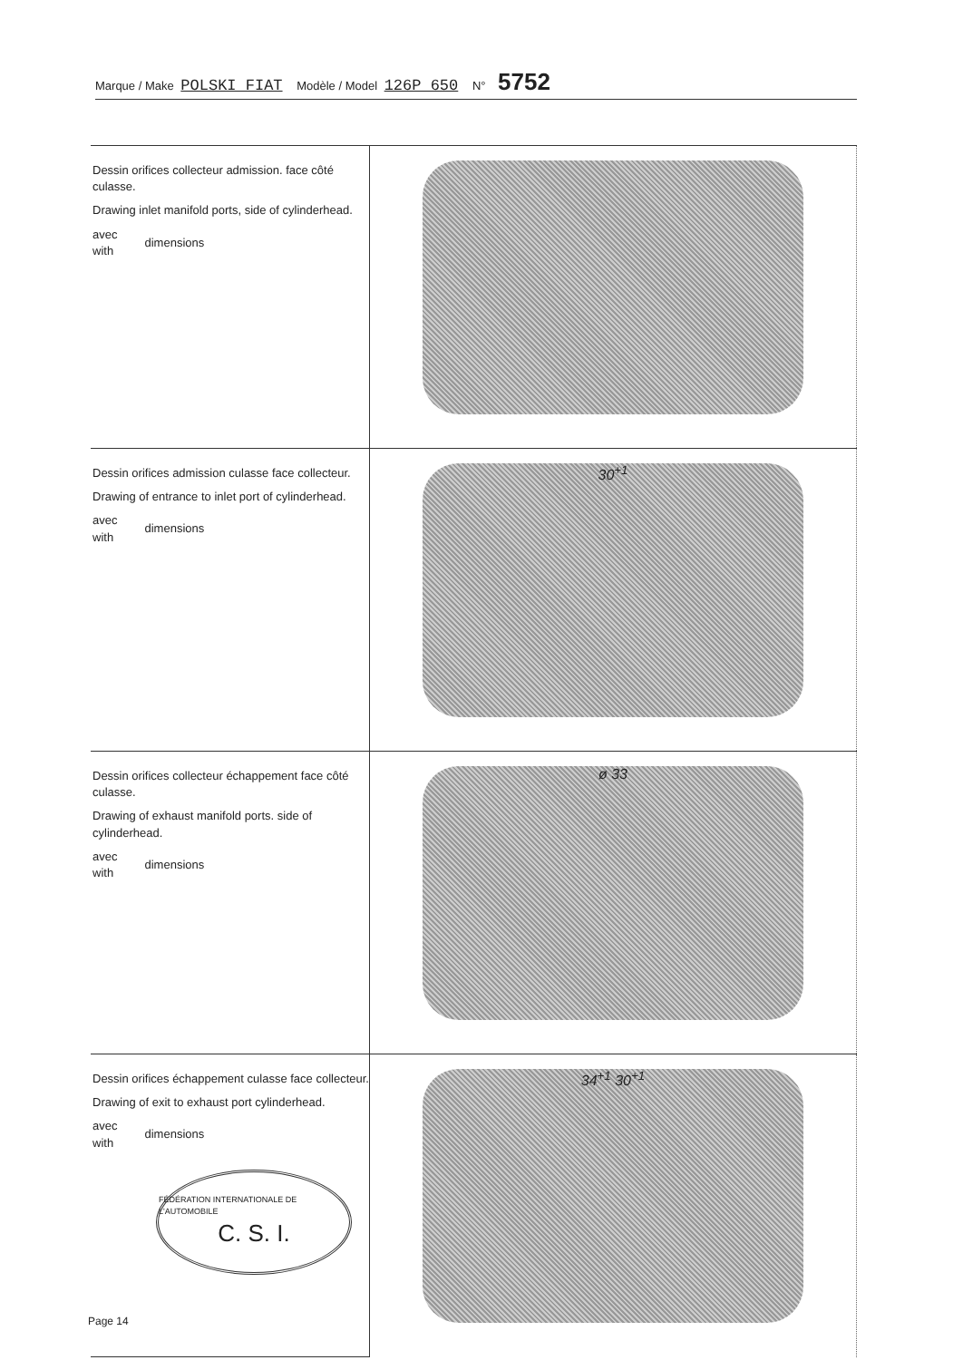Marque / Make POLSKI FIAT Modèle / Model 126P 650 N° 5752
| Dessin orifices collecteur admission. face côté culasse. Drawing inlet manifold ports, side of cylinderhead. avec with dimensions | |
| Dessin orifices admission culasse face collecteur. Drawing of entrance to inlet port of cylinderhead. avec with dimensions | 30<sup>+1</sup> |
| Dessin orifices collecteur échappement face côté culasse. Drawing of exhaust manifold ports. side of cylinderhead. avec with dimensions | ø 33 |
| Dessin orifices échappement culasse face collecteur. Drawing of exit to exhaust port cylinderhead. avec with dimensions FÉDÉRATION INTERNATIONALE DE L'AUTOMOBILE C. S. I. | 34<sup>+1</sup> 30<sup>+1</sup> |
Page 14